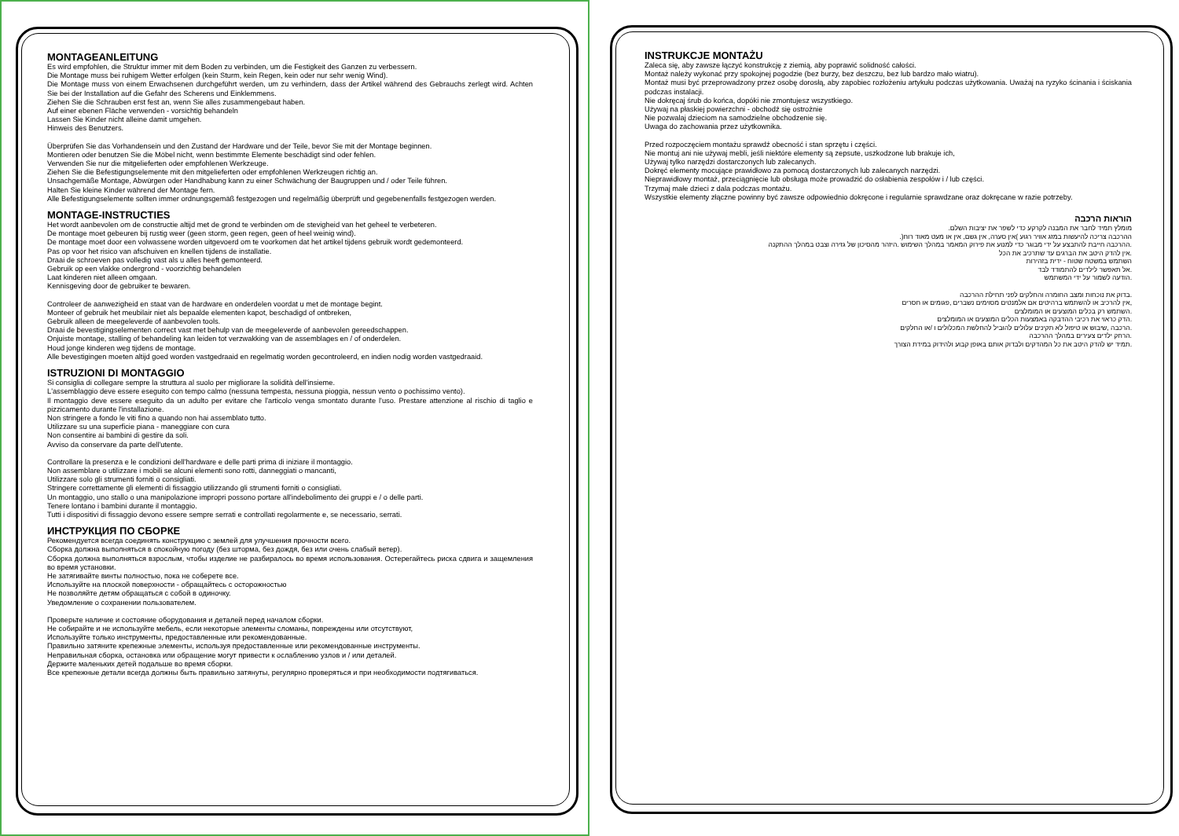MONTAGEANLEITUNG
Es wird empfohlen, die Struktur immer mit dem Boden zu verbinden, um die Festigkeit des Ganzen zu verbessern.
Die Montage muss bei ruhigem Wetter erfolgen (kein Sturm, kein Regen, kein oder nur sehr wenig Wind).
Die Montage muss von einem Erwachsenen durchgeführt werden, um zu verhindern, dass der Artikel während des Gebrauchs zerlegt wird. Achten Sie bei der Installation auf die Gefahr des Scherens und Einklemmens.
Ziehen Sie die Schrauben erst fest an, wenn Sie alles zusammengebaut haben.
Auf einer ebenen Fläche verwenden - vorsichtig behandeln
Lassen Sie Kinder nicht alleine damit umgehen.
Hinweis des Benutzers.
Überprüfen Sie das Vorhandensein und den Zustand der Hardware und der Teile, bevor Sie mit der Montage beginnen.
Montieren oder benutzen Sie die Möbel nicht, wenn bestimmte Elemente beschädigt sind oder fehlen.
Verwenden Sie nur die mitgelieferten oder empfohlenen Werkzeuge.
Ziehen Sie die Befestigungselemente mit den mitgelieferten oder empfohlenen Werkzeugen richtig an.
Unsachgemäße Montage, Abwürgen oder Handhabung kann zu einer Schwächung der Baugruppen und / oder Teile führen.
Halten Sie kleine Kinder während der Montage fern.
Alle Befestigungselemente sollten immer ordnungsgemäß festgezogen und regelmäßig überprüft und gegebenenfalls festgezogen werden.
MONTAGE-INSTRUCTIES
Het wordt aanbevolen om de constructie altijd met de grond te verbinden om de stevigheid van het geheel te verbeteren.
De montage moet gebeuren bij rustig weer (geen storm, geen regen, geen of heel weinig wind).
De montage moet door een volwassene worden uitgevoerd om te voorkomen dat het artikel tijdens gebruik wordt gedemonteerd.
Pas op voor het risico van afschuiven en knellen tijdens de installatie.
Draai de schroeven pas volledig vast als u alles heeft gemonteerd.
Gebruik op een vlakke ondergrond - voorzichtig behandelen
Laat kinderen niet alleen omgaan.
Kennisgeving door de gebruiker te bewaren.
Controleer de aanwezigheid en staat van de hardware en onderdelen voordat u met de montage begint.
Monteer of gebruik het meubilair niet als bepaalde elementen kapot, beschadigd of ontbreken,
Gebruik alleen de meegeleverde of aanbevolen tools.
Draai de bevestigingselementen correct vast met behulp van de meegeleverde of aanbevolen gereedschappen.
Onjuiste montage, stalling of behandeling kan leiden tot verzwakking van de assemblages en / of onderdelen.
Houd jonge kinderen weg tijdens de montage.
Alle bevestigingen moeten altijd goed worden vastgedraaid en regelmatig worden gecontroleerd, en indien nodig worden vastgedraaid.
ISTRUZIONI DI MONTAGGIO
Si consiglia di collegare sempre la struttura al suolo per migliorare la solidità dell'insieme.
L'assemblaggio deve essere eseguito con tempo calmo (nessuna tempesta, nessuna pioggia, nessun vento o pochissimo vento).
Il montaggio deve essere eseguito da un adulto per evitare che l'articolo venga smontato durante l'uso. Prestare attenzione al rischio di taglio e pizzicamento durante l'installazione.
Non stringere a fondo le viti fino a quando non hai assemblato tutto.
Utilizzare su una superficie piana - maneggiare con cura
Non consentire ai bambini di gestire da soli.
Avviso da conservare da parte dell'utente.
Controllare la presenza e le condizioni dell'hardware e delle parti prima di iniziare il montaggio.
Non assemblare o utilizzare i mobili se alcuni elementi sono rotti, danneggiati o mancanti,
Utilizzare solo gli strumenti forniti o consigliati.
Stringere correttamente gli elementi di fissaggio utilizzando gli strumenti forniti o consigliati.
Un montaggio, uno stallo o una manipolazione impropri possono portare all'indebolimento dei gruppi e / o delle parti.
Tenere lontano i bambini durante il montaggio.
Tutti i dispositivi di fissaggio devono essere sempre serrati e controllati regolarmente e, se necessario, serrati.
ИНСТРУКЦИЯ ПО СБОРКЕ
Рекомендуется всегда соединять конструкцию с землей для улучшения прочности всего.
Сборка должна выполняться в спокойную погоду (без шторма, без дождя, без или очень слабый ветер).
Сборка должна выполняться взрослым, чтобы изделие не разбиралось во время использования. Остерегайтесь риска сдвига и защемления во время установки.
Не затягивайте винты полностью, пока не соберете все.
Используйте на плоской поверхности - обращайтесь с осторожностью
Не позволяйте детям обращаться с собой в одиночку.
Уведомление о сохранении пользователем.
Проверьте наличие и состояние оборудования и деталей перед началом сборки.
Не собирайте и не используйте мебель, если некоторые элементы сломаны, повреждены или отсутствуют,
Используйте только инструменты, предоставленные или рекомендованные.
Правильно затяните крепежные элементы, используя предоставленные или рекомендованные инструменты.
Неправильная сборка, остановка или обращение могут привести к ослаблению узлов и / или деталей.
Держите маленьких детей подальше во время сборки.
Все крепежные детали всегда должны быть правильно затянуты, регулярно проверяться и при необходимости подтягиваться.
INSTRUKCJE MONTAŻU
Zaleca się, aby zawsze łączyć konstrukcję z ziemią, aby poprawić solidność całości.
Montaż należy wykonać przy spokojnej pogodzie (bez burzy, bez deszczu, bez lub bardzo mało wiatru).
Montaż musi być przeprowadzony przez osobę dorosłą, aby zapobiec rozłożeniu artykułu podczas użytkowania. Uważaj na ryzyko ścinania i ściskania podczas instalacji.
Nie dokręcaj śrub do końca, dopóki nie zmontujesz wszystkiego.
Używaj na płaskiej powierzchni - obchodź się ostrożnie
Nie pozwalaj dzieciom na samodzielne obchodzenie się.
Uwaga do zachowania przez użytkownika.
Przed rozpoczęciem montażu sprawdź obecność i stan sprzętu i części.
Nie montuj ani nie używaj mebli, jeśli niektóre elementy są zepsute, uszkodzone lub brakuje ich,
Używaj tylko narzędzi dostarczonych lub zalecanych.
Dokręć elementy mocujące prawidłowo za pomocą dostarczonych lub zalecanych narzędzi.
Nieprawidłowy montaż, przeciągnięcie lub obsługa może prowadzić do osłabienia zespołów i / lub części.
Trzymaj małe dzieci z dala podczas montażu.
Wszystkie elementy złączne powinny być zawsze odpowiednio dokręcone i regularnie sprawdzane oraz dokręcane w razie potrzeby.
הוראות הרכבה
מומלץ תמיד לחבר את המבנה לקרקע כדי לשפר את יציבות השלם.
ההרכבה צריכה להיעשות במזג אוויר רגוע )אין סערה, אין גשם, אין או מעט מאוד רוח(.
.ההרכבה חייבת להתבצע על ידי מבוגר כדי למנוע את פירוק המאמר במהלך השימוש .היזהר מהסיכון של גזירה וצבט במהלך ההתקנה
.אין להדק היטב את הברגים עד שתרכיב את הכל
השתמש במשטח שטוח - ידית בזהירות
.אל תאפשר לילדים להתמודד לבד
.הודעה לשמור על ידי המשתמש
.בדוק את נוכחות ומצב החומרה והחלקים לפני תחילת ההרכבה
,אין להרכיב או להשתמש ברהיטים אם אלמנטים מסוימים נשברים ,פגומים או חסרים
.השתמש רק בכלים המוצעים או המומלצים
.הדק כראוי את רכיבי ההדבקה באמצעות הכלים המוצעים או המומלצים
.הרכבה ,שיבוש או טיפול לא תקינים עלולים להוביל להחלשת המכלולים ו /או החלקים
.הרחק ילדים צעירים במהלך ההרכבה
.תמיד יש להדק היטב את כל המהדקים ולבדוק אותם באופן קבוע ולהידוק במידת הצורך